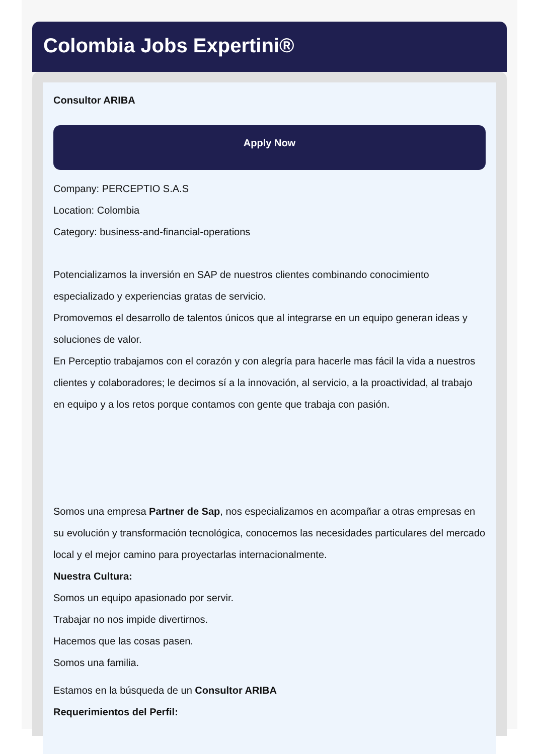Colombia Jobs Expertini®
Consultor ARIBA
Apply Now
Company: PERCEPTIO S.A.S
Location: Colombia
Category: business-and-financial-operations
Potencializamos la inversión en SAP de nuestros clientes combinando conocimiento especializado y experiencias gratas de servicio.
Promovemos el desarrollo de talentos únicos que al integrarse en un equipo generan ideas y soluciones de valor.
En Perceptio trabajamos con el corazón y con alegría para hacerle mas fácil la vida a nuestros clientes y colaboradores; le decimos sí a la innovación, al servicio, a la proactividad, al trabajo en equipo y a los retos porque contamos con gente que trabaja con pasión.
Somos una empresa Partner de Sap, nos especializamos en acompañar a otras empresas en su evolución y transformación tecnológica, conocemos las necesidades particulares del mercado local y el mejor camino para proyectarlas internacionalmente.
Nuestra Cultura:
Somos un equipo apasionado por servir.
Trabajar no nos impide divertirnos.
Hacemos que las cosas pasen.
Somos una familia.
Estamos en la búsqueda de un Consultor ARIBA
Requerimientos del Perfil: